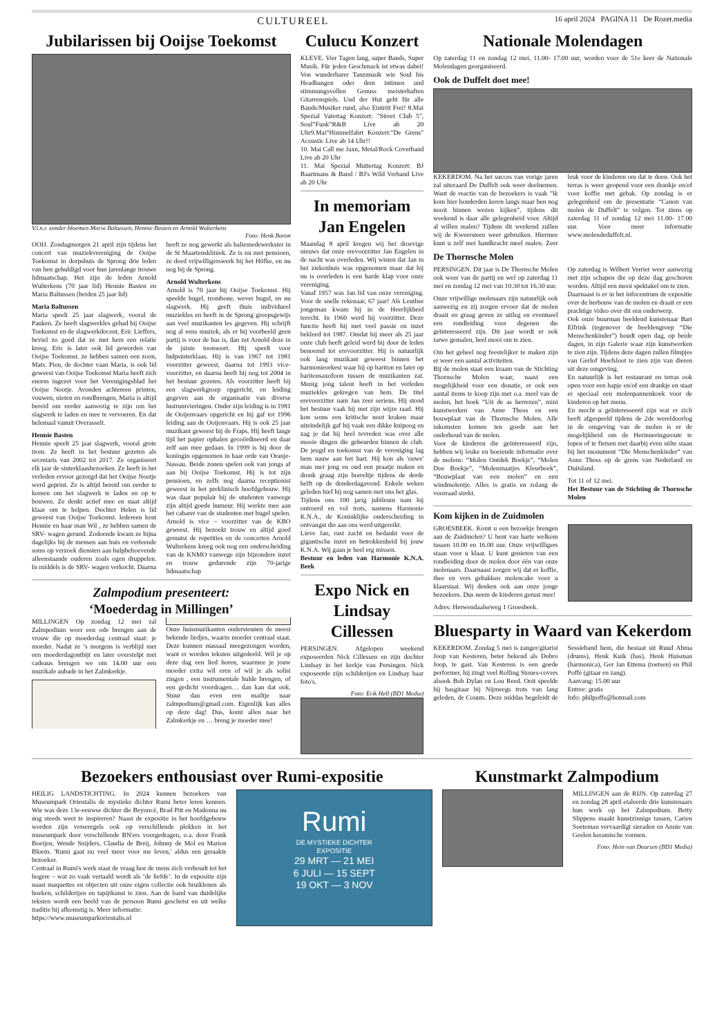CULTUREEL 16 april 2024 PAGINA 11 De Rozet.media
Jubilarissen bij Ooijse Toekomst
V.l.n.r. zonder bloemen Maria Baltussen, Hennie Basten en Arnold Wulterkens
Foto: Henk Baron
OOIJ. Zondagmorgen 21 april zijn tijdens het concert van muziekvereniging de Ooijse Toekomst in dorpshuis de Sprong drie leden van hen gehuldigd voor hun jarenlange trouwe lidmaatschap. Het zijn de leden Arnold Wulterkens (70 jaar lid) Hennie Basten en Maria Baltussen (beiden 25 jaar lid)
Maria Baltussen
Maria speelt 25 jaar slagwerk, vooral de Pauken. Ze heeft slagwerkles gehad bij Ooijse Toekomst en de slagwerkdocent, Eric Lieffers, beviel zo goed dat ze met hem een relatie kreeg. Eric is later ook lid geworden van Ooijse Toekomst. ze hebben samen een zoon, Mats. Pien, de dochter vaan Maria, is ook lid geweest van Ooijse Toekomst Maria heeft zich enorm ingezet voor het Verenigingsblad het Ooijse Nootje. Avonden achtereen printen, vouwen, nieten en rondbrengen, Maria is altijd bereid om eerder aanwezig te zijn om het slagwerk te laden en mee te vervoeren. En dat helemaal vanuit Overasselt.
Hennie Basten
Hennie speelt 25 jaar slagwerk, vooral grote trom. Ze heeft in het bestuur gezeten als secretaris van 2002 tot 2017. Ze organiseert elk jaar de sinterklaasbezoeken. Ze heeft in het verleden ervoor gezorgd dat het Ooijse Nootje werd geprint. Ze is altijd bereid om eerder te komen om het slagwerk te laden en op te bouwen. Ze denkt actief mee en staat altijd klaar om te helpen. Dochter Helen is lid geweest van Ooijse Toekomst. Iedereen kent Hennie en haar man Wil , ze hebben samen de SRV- wagen gerund. Zodoende kwam ze bijna dagelijks bij de mensen aan huis en verleende soms op verzoek diensten aan hulpbehoevende alleenstaande ouderen zoals ogen druppelen. In middels is de SRV- wagen verkocht. Daarna heeft ze nog gewerkt als baliemedewerkster in de St Maartenskliniek. Ze is nu met pensioen, ze deed vrijwilligerswerk bij het Höfke, en nu nog bij de Sprong.
Arnold Wulterkens
Arnold is 70 jaar bij Ooijse Toekomst. Hij speelde bugel, trombone, wever bugel, en nu slagwerk. Hij geeft thuis individueel muziekles en heeft in de Sprong groepsgewijs aan veel muzikanten les gegeven. Hij schrijft nog al eens muziek, als er bij voorbeeld geen partij is voor de bas is, dan zet Arnold deze in de juiste toonsoort. Hij speelt voor hulpsinterklaas. Hij is van 1967 tot 1981 voorzitter geweest, daarna tot 1993 vice- voorzitter, en daarna heeft hij nog tot 2004 in het bestuur gezeten. Als voorzitter heeft hij een slagwerkgroep opgericht, en leiding gegeven aan de organisatie van diverse lustrumvieringen. Onder zijn leiding is in 1981 de Ooijenvaars opgericht en hij gaf tot 1996 leiding aan de Ooijenvaars. Hij is ook 25 jaar muzikant geweest bij de Fraps. Hij heeft lange tijd het papier ophalen gecoördineerd en daar zelf aan mee gedaan. In 1999 is hij door de koningin opgenomen in haar orde van Oranje-Nassau. Beide zonen spelen ook van jongs af aan bij Ooijse Toekomst. Hij is tot zijn pensioen, en zelfs nog daarna receptionist geweest in het preklinisch hoofdgebouw. Hij was daar populair bij de studenten vanwege zijn altijd goede humeur. Hij werkte mee aan het cabaret van de studenten met bugel spelen. Arnold is vice – voorzitter van de KBO geweest. Hij bezoekt trouw en altijd goed gemutst de repetities en de concerten Arnold Wulterkens kreeg ook nog een onderscheiding van de KNMO vanwege zijn bijzondere inzet en trouw gedurende zijn 70-jarige lidmaatschap
Zalmpodium presenteert:
‘Moederdag in Millingen’
MILLINGEN Op zondag 12 mei zal Zalmpodium weer een ode brengen aan de vrouw die op moederdag centraal staat: je moeder. Nadat ze ’s morgens is verblijd met een moederdagontbijt en later overstelpt met cadeaus brengen we om 14.00 uur een muzikale aubade in het Zalmkerkje.
Onze huismuzikanten ondersteunen de meest bekende liedjes, waarin moeder centraal staat. Deze kunnen massaal meegezongen worden, want er worden teksten uitgedeeld. Wil je op deze dag een lied horen, waarmee je jouw moeder extra wil eren of wil je als solist zingen , een instrumentale hulde brengen, of een gedicht voordragen… dan kan dat ook. Stuur dan even een mailtje naar zalmpodium@gmail.com. Eigenlijk kan alles op deze dag! Dus, komt allen naar het Zalmkerkje en … breng je moeder mee!
Culucu Konzert
KLEVE. Vier Tagen lang, super Bands, Super Musik. Für jeden Geschmack ist etwas dabei! Von wunderbarer Tanzmusik wie Soul bis Headbangen oder dem intimen und stimmungsvollen Genuss meisterhaften Gitarrenspiels. Und der Hut geht für alle Bands/Musiker rund, also Eintritt Frei! 8.Mai Spezial Vatertag Konzert: "Street Club 5", Soul”Funk”R&B Live ab 20 Uhr9.Mai“Himmelfahrt Konzert:"De Grens" Acoustic Live ab 14 Uhr!!
10. Mai Call me Jaxn, Metal/Rock Coverband Live ab 20 Uhr
11. Mai Spezial Muttertag Konzert: BJ Baartmans & Band / BJ's Wild Verband Live ab 20 Uhr
In memoriam
Jan Engelen
Maandag 8 april kregen wij het droevige nieuws dat onze erevoorzitter Jan Engelen in de nacht was overleden. Wij wisten dat Jan in het ziekenhuis was opgenomen maar dat hij nu is overleden is een harde klap voor onze vereniging.
Vanaf 1957 was Jan lid van onze vereniging. Voor de snelle rekenaar, 67 jaar! Als Leuthse jongeman kwam hij in de Heerlijkheid terecht. In 1960 werd hij voorzitter. Deze functie heeft hij met veel passie en inzet bekleed tot 1987. Omdat hij meer als 25 jaar onze club heeft geleid werd hij door de leden benoemd tot erevoorzitter. Hij is natuurlijk ook lang muzikant geweest binnen het harmonieorkest waar hij op bariton en later op baritonsaxofoon tussen de muzikanten zat. Menig jong talent heeft in het verleden muziekles gekregen van hem. De titel erevoorzitter nam Jan zeer serieus. Hij stond het bestuur vaak bij met zijn wijze raad. Hij kon soms een kritische noot kraken maar uiteindelijk gaf hij vaak een dikke knipoog en zag je dat hij heel tevreden was over alle mooie dingen die gebeurden binnen de club. De jeugd en toekomst van de vereniging lag hem nauw aan het hart. Hij kon als 'ouwe' man met jong en oud een praatje maken en dronk graag zijn borreltje tijdens de derde helft op de donderdagavond. Enkele weken geleden hief hij nog samen met ons het glas.
Tijdens ons 100 jarig jubileum nam hij ontroerd en vol trots, namens Harmonie K.N.A., de Koninklijke onderscheiding in ontvangst die aan ons werd uitgereikt.
Lieve Jan, rust zacht en bedankt voor de gigantische inzet en betrokkenheid bij jouw K.N.A. Wij gaan je heel erg missen.
Bestuur en leden van Harmonie K.N.A. Beek
Expo Nick en Lindsay Cillessen
PERSINGEN. Afgelopen weekend exposeerden Nick Cillessen en zijn dochter Lindsay in het kerkje van Persingen. Nick exposeerde zijn schilderijen en Lindsay haar foto's.
Foto: Erik Hell (BD1 Media)
Nationale Molendagen
Op zaterdag 11 en zondag 12 mei, 11.00- 17.00 uur, worden voor de 51e keer de Nationale Molendagen georganiseerd.
Ook de Duffelt doet mee!
KEKERDOM. Na het succes van vorige jaren zal uiteraard De Duffelt ook weer deelnemen. Want de reactie van de bezoekers is vaak ”ik kom hier honderden keren langs maar ben nog nooit binnen wezen kijken”, tijdens dit weekend is daar alle gelegenheid voor. Altijd al willen malen? Tijdens dit weekend zullen wij de Kweersteen weer gebruiken. Hiermee kunt u zelf met handkracht meel malen. Zeer leuk voor de kinderen om dat te doen. Ook het terras is weer geopend voor een drankje en/of voor koffie met gebak. Op zondag is er gelegenheid om de presentatie “Canon van molen de Duffelt” te volgen. Tot ziens op zaterdag 11 of zondag 12 mei 11.00- 17.00 uur. Voor meer informatie www.molendeduffelt.nl.
De Thornsche Molen
PERSINGEN. Dit jaar is De Thornsche Molen ook weer van de partij en wel op zaterdag 11 mei en zondag 12 mei van 10.30 tot 16.30 uur.
Onze vrijwillige molenaars zijn natuurlijk ook aanwezig en zij zorgen ervoor dat de molen draait en graag geven ze uitleg en eventueel een rondleiding voor degenen die geïnteresseerd zijn. Dit jaar wordt er ook tarwe gemalen, heel mooi om te zien.
Om het geheel nog feestelijker te maken zijn er weer een aantal activiteiten.
Bij de molen staat een kraam van de Stichting Thornsche Molen waar, naast een mogelijkheid voor een donatie, er ook een aantal items te koop zijn met o.a. meel van de molen, het boek “Uit de as herrezen”, mini kunstwerken van Anne Thoss en een bouwplaat van de Thornsche Molen. Alle inkomsten komen ten goede aan het onderhoud van de molen.
Voor de kinderen die geïnteresseerd zijn, hebben wij leuke en boeiende informatie over de molens: “Molen Ontdek Boekje”, “Molen Doe Boekje”, “Molenmaatjes Kleurboek”, “Bouwplaat van een molen” en een windmolentje. Alles is gratis en zolang de voorraad strekt.
Op zaterdag is Wilbert Verriet weer aanwezig met zijn schapen die op deze dag geschoren worden. Altijd een mooi spektakel om te zien.
Daarnaast is er in het infocentrum de expositie over de herbouw van de molen en draait er een prachtige video over dit een onderwerp.
Ook onze buurman beeldend kunstenaar Bart Elfrink (tegenover de beeldengroep “Die Menschenkinder”) houdt open dag, op beide dagen, in zijn Galerie waar zijn kunstwerken te zien zijn. Tijdens deze dagen zullen filmpjes van Gerlof Hoefsloot te zien zijn van dieren uit deze omgeving.
En natuurlijk is het restaurant en terras ook open voor een hapje en/of een drankje en staat er speciaal een molenpannenkoek voor de kinderen op het menu.
En mocht u geïnteresseerd zijn wat er zich heeft afgespeeld tijdens de 2de wereldoorlog in de omgeving van de molen is er de mogelijkheid om de Herinneringsroute te lopen of te fietsen met daarbij even stilte staan bij het monument “Die Menschenkinder” van Anne Thoss op de grens van Nederland en Duitsland.
Tot 11 of 12 mei.
Het Bestuur van de Stichting de Thornsche Molen
Kom kijken in de Zuidmolen
GROESBEEK. Komt u een bezoekje brengen aan de Zuidmolen? U bent van harte welkom tussen 10.00 en 16.00 uur. Onze vrijwilligers staan voor u klaar. U kunt genieten van een rondleiding door de molen door één van onze molenaars. Daarnaast zorgen wij dat er koffie, thee en vers gebakken molencake voor u klaarstaat. Wij denken ook aan onze jonge bezoekers. Dus neem de kinderen gerust mee!
Adres: Herwendaalseweg 1 Groesbeek.
Bluesparty in Waard van Kekerdom
KEKERDOM. Zondag 5 mei is zanger/gitarist Joop van Kesteren, beter bekend als Dobro Joop, te gast. Van Kesteren is een goede performer, hij zingt veel Rolling Stones-covers alsook Bob Dylan en Lou Reed. Ooit speelde hij basgitaar bij Nijmeegs trots van lang geleden, de Counts. Deze middas begeleidt de Sessieband hem, die bestaat uit Ruud Abma (drums), Henk Kuik (bas), Henk Huisman (harmonica), Ger Jan Ettema (toetsen) en Phil Poffé (gitaar en zang).
Aanvang: 15.00 uur
Entree: gratis
Info: philpoffe@hotmail.com
Bezoekers enthousiast over Rumi-expositie
HEILIG LANDSTICHTING. In 2024 kunnen bezoekers van Museumpark Orientalis de mystieke dichter Rumi beter leren kennen. Wie was deze 13e-eeuwse dichter die Beyoncé, Brad Pitt en Madonna nu nog steeds weet te inspireren? Naast de expositie in het hoofdgebouw worden zijn verseregels ook op verschillende plekken in het museumpark door verschillende BN'ers voorgedragen, o.a. door Frank Boeijen, Wende Snijders, Claudia de Breij, Johnny de Mol en Marion Bloem. 'Rumi gaat nu veel meer voor me leven,' aldus een geraakte bezoeker.
Centraal in Rumi's werk staat de vraag hoe de mens zich verhoudt tot het hogere – wat zo vaak vertaald wordt als ‘de liefde’. In de expositie zijn naast maquettes en objecten uit onze eigen collectie ook bruiklenen als boeken, schilderijen en tapijtkunst te zien. Aan de hand van duidelijke teksten wordt een beeld van de persoon Rumi geschetst en uit welke traditie hij afkomstig is. Meer informatie:
https://www.museumparkorientalis.nl
Rumi
DE MYSTIEKE DICHTER
EXPOSITIE
29 MRT — 21 MEI
6 JULI — 15 SEPT
19 OKT — 3 NOV
Kunstmarkt Zalmpodium
MILLINGEN aan de RIJN. Op zaterdag 27 en zondag 28 april etaleerde drie kunstenaars hun werk op het Zalmpodium. Betty Slippens maakt kunstzinnige tassen, Carien Soeteman vervaardigt sieraden en Annie van Geelen keramische vormen.
Foto: Hein van Deursen (BD1 Media)